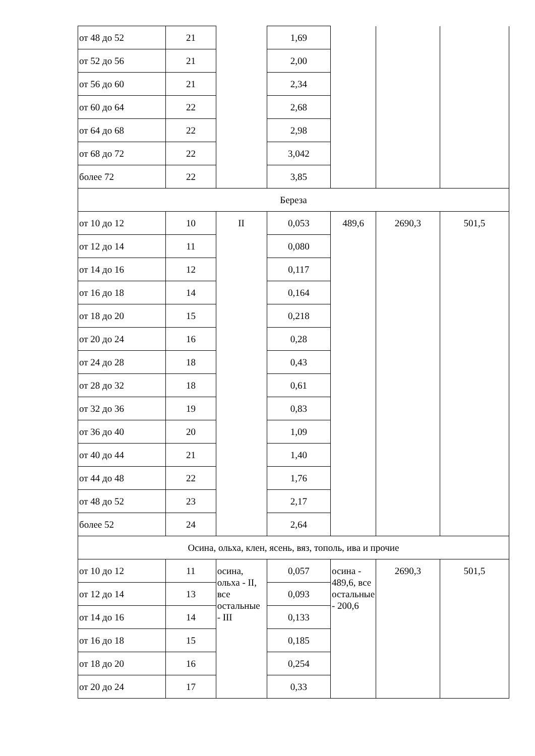| от 48 до 52 | 21 | | 1,69 | | | |
| от 52 до 56 | 21 | | 2,00 | | | |
| от 56 до 60 | 21 | | 2,34 | | | |
| от 60 до 64 | 22 | | 2,68 | | | |
| от 64 до 68 | 22 | | 2,98 | | | |
| от 68 до 72 | 22 | | 3,042 | | | |
| более 72 | 22 | | 3,85 | | | |
| Береза | | | | | | |
| от 10 до 12 | 10 | II | 0,053 | 489,6 | 2690,3 | 501,5 |
| от 12 до 14 | 11 | | 0,080 | | | |
| от 14 до 16 | 12 | | 0,117 | | | |
| от 16 до 18 | 14 | | 0,164 | | | |
| от 18 до 20 | 15 | | 0,218 | | | |
| от 20 до 24 | 16 | | 0,28 | | | |
| от 24 до 28 | 18 | | 0,43 | | | |
| от 28 до 32 | 18 | | 0,61 | | | |
| от 32 до 36 | 19 | | 0,83 | | | |
| от 36 до 40 | 20 | | 1,09 | | | |
| от 40 до 44 | 21 | | 1,40 | | | |
| от 44 до 48 | 22 | | 1,76 | | | |
| от 48 до 52 | 23 | | 2,17 | | | |
| более 52 | 24 | | 2,64 | | | |
| Осина, ольха, клен, ясень, вяз, тополь, ива и прочие | | | | | | |
| от 10 до 12 | 11 | осина, ольха - II, все остальные - III | 0,057 | осина - 489,6, все остальные - 200,6 | 2690,3 | 501,5 |
| от 12 до 14 | 13 | | 0,093 | | | |
| от 14 до 16 | 14 | | 0,133 | | | |
| от 16 до 18 | 15 | | 0,185 | | | |
| от 18 до 20 | 16 | | 0,254 | | | |
| от 20 до 24 | 17 | | 0,33 | | | |